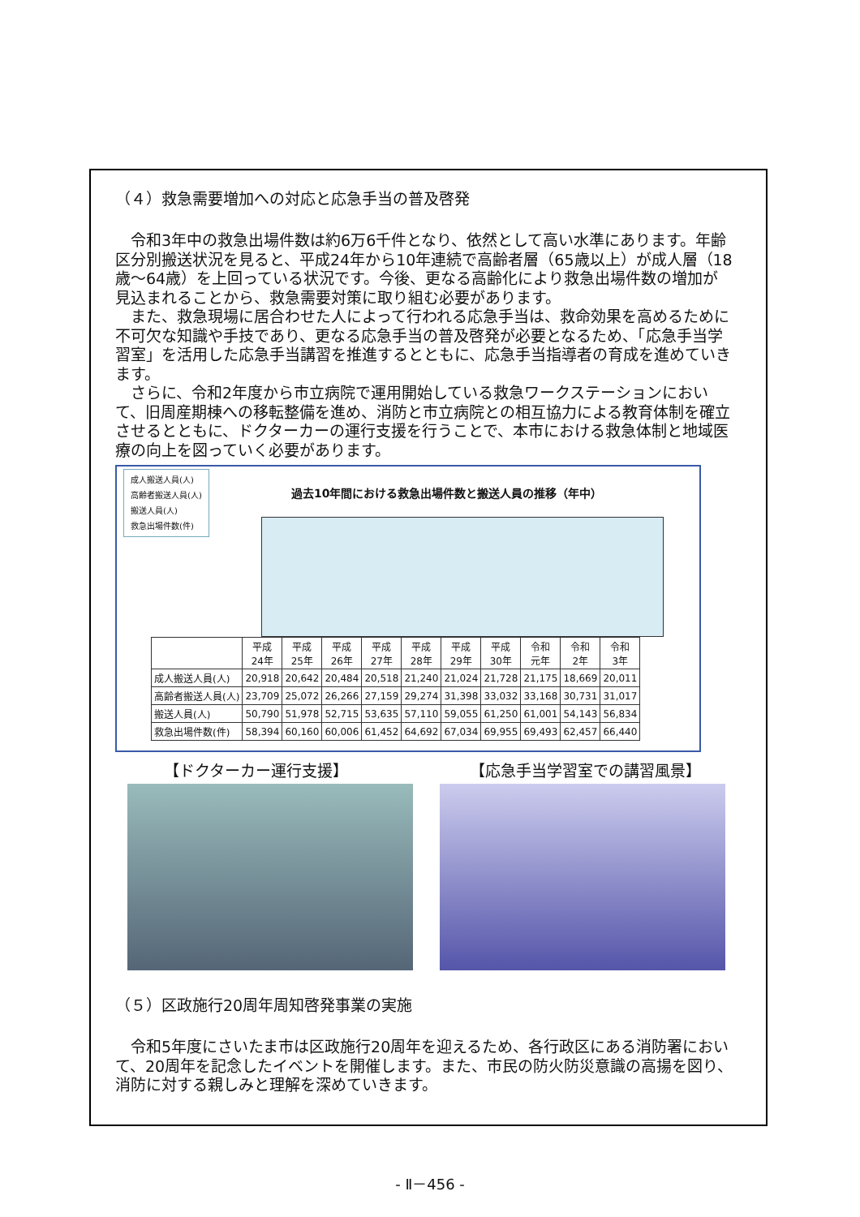（４）救急需要増加への対応と応急手当の普及啓発
令和3年中の救急出場件数は約6万6千件となり、依然として高い水準にあります。年齢区分別搬送状況を見ると、平成24年から10年連続で高齢者層（65歳以上）が成人層（18歳～64歳）を上回っている状況です。今後、更なる高齢化により救急出場件数の増加が見込まれることから、救急需要対策に取り組む必要があります。
また、救急現場に居合わせた人によって行われる応急手当は、救命効果を高めるために不可欠な知識や手技であり、更なる応急手当の普及啓発が必要となるため、「応急手当学習室」を活用した応急手当講習を推進するとともに、応急手当指導者の育成を進めていきます。
さらに、令和2年度から市立病院で運用開始している救急ワークステーションにおいて、旧周産期棟への移転整備を進め、消防と市立病院との相互協力による教育体制を確立させるとともに、ドクターカーの運行支援を行うことで、本市における救急体制と地域医療の向上を図っていく必要があります。
成人搬送人員(人)
高齢者搬送人員(人)
搬送人員(人)
救急出場件数(件)
過去10年間における救急出場件数と搬送人員の推移（年中）
| | 平成 24年 | 平成 25年 | 平成 26年 | 平成 27年 | 平成 28年 | 平成 29年 | 平成 30年 | 令和 元年 | 令和 2年 | 令和 3年 |
| --- | --- | --- | --- | --- | --- | --- | --- | --- | --- | --- |
| 成人搬送人員(人) | 20,918 | 20,642 | 20,484 | 20,518 | 21,240 | 21,024 | 21,728 | 21,175 | 18,669 | 20,011 |
| 高齢者搬送人員(人) | 23,709 | 25,072 | 26,266 | 27,159 | 29,274 | 31,398 | 33,032 | 33,168 | 30,731 | 31,017 |
| 搬送人員(人) | 50,790 | 51,978 | 52,715 | 53,635 | 57,110 | 59,055 | 61,250 | 61,001 | 54,143 | 56,834 |
| 救急出場件数(件) | 58,394 | 60,160 | 60,006 | 61,452 | 64,692 | 67,034 | 69,955 | 69,493 | 62,457 | 66,440 |
【ドクターカー運行支援】 【応急手当学習室での講習風景】
（５）区政施行20周年周知啓発事業の実施
令和5年度にさいたま市は区政施行20周年を迎えるため、各行政区にある消防署において、20周年を記念したイベントを開催します。また、市民の防火防災意識の高揚を図り、消防に対する親しみと理解を深めていきます。
- Ⅱ－456 -